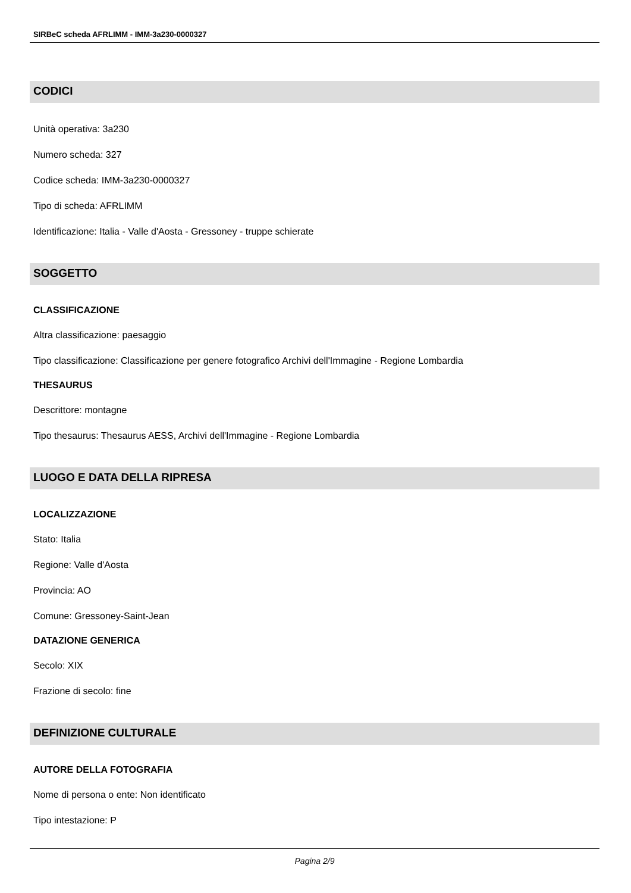SIRBeC scheda AFRLIMM - IMM-3a230-0000327
CODICI
Unità operativa: 3a230
Numero scheda: 327
Codice scheda: IMM-3a230-0000327
Tipo di scheda: AFRLIMM
Identificazione: Italia - Valle d'Aosta - Gressoney - truppe schierate
SOGGETTO
CLASSIFICAZIONE
Altra classificazione: paesaggio
Tipo classificazione: Classificazione per genere fotografico Archivi dell'Immagine - Regione Lombardia
THESAURUS
Descrittore: montagne
Tipo thesaurus: Thesaurus AESS, Archivi dell'Immagine - Regione Lombardia
LUOGO E DATA DELLA RIPRESA
LOCALIZZAZIONE
Stato: Italia
Regione: Valle d'Aosta
Provincia: AO
Comune: Gressoney-Saint-Jean
DATAZIONE GENERICA
Secolo: XIX
Frazione di secolo: fine
DEFINIZIONE CULTURALE
AUTORE DELLA FOTOGRAFIA
Nome di persona o ente: Non identificato
Tipo intestazione: P
Pagina 2/9